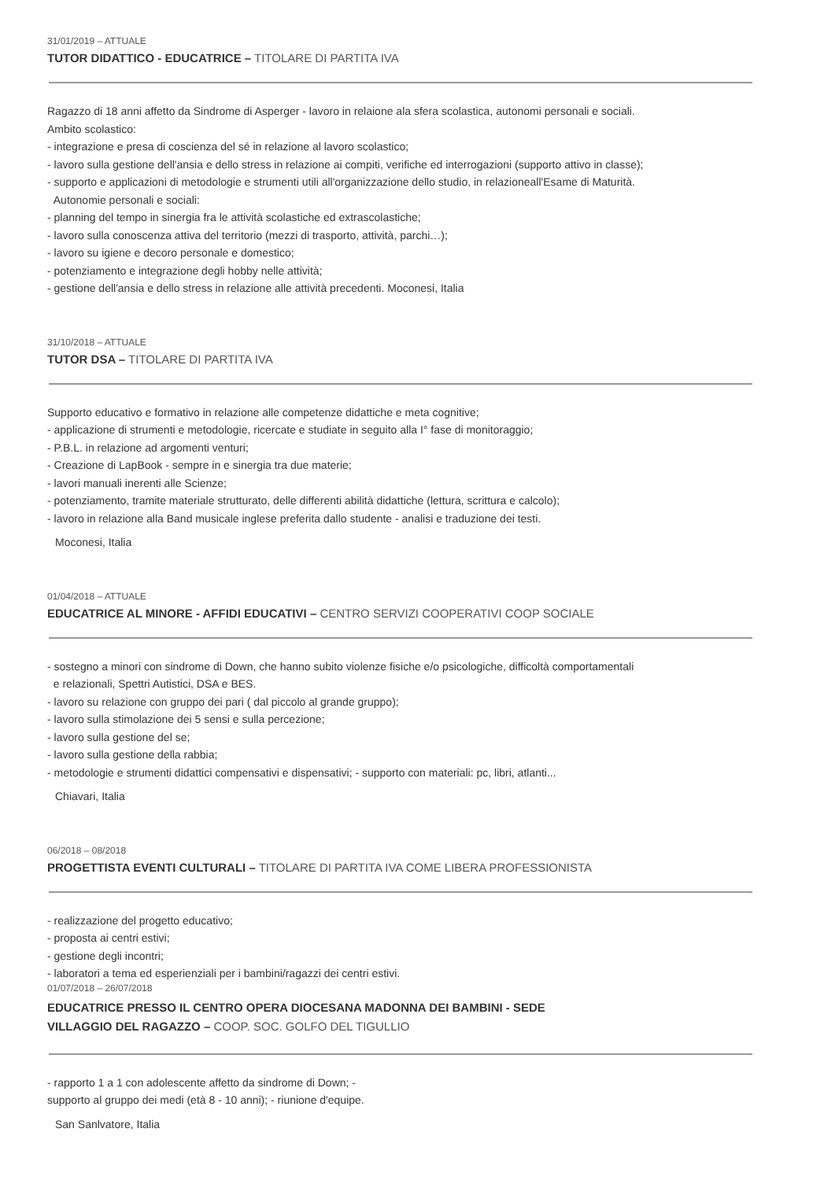31/01/2019 – ATTUALE
TUTOR DIDATTICO - EDUCATRICE – TITOLARE DI PARTITA IVA
Ragazzo di 18 anni affetto da Sindrome di Asperger - lavoro in relaione ala sfera scolastica, autonomi personali e sociali.
Ambito scolastico:
- integrazione e presa di coscienza del sé in relazione al lavoro scolastico;
- lavoro sulla gestione dell'ansia e dello stress in relazione ai compiti, verifiche ed interrogazioni (supporto attivo in classe);
- supporto e applicazioni di metodologie e strumenti utili all'organizzazione dello studio, in relazioneall'Esame di Maturità.
Autonomie personali e sociali:
- planning del tempo in sinergia fra le attività scolastiche ed extrascolastiche;
- lavoro sulla conoscenza attiva del territorio (mezzi di trasporto, attività, parchi…);
- lavoro su igiene e decoro personale e domestico;
- potenziamento e integrazione degli hobby nelle attività;
- gestione dell'ansia e dello stress in relazione alle attività precedenti. Moconesi, Italia
31/10/2018 – ATTUALE
TUTOR DSA – TITOLARE DI PARTITA IVA
Supporto educativo e formativo in relazione alle competenze didattiche e meta cognitive;
- applicazione di strumenti e metodologie, ricercate e studiate in seguito alla I° fase di monitoraggio;
- P.B.L. in relazione ad argomenti venturi;
- Creazione di LapBook - sempre in e sinergia tra due materie;
- lavori manuali inerenti alle Scienze;
- potenziamento, tramite materiale strutturato, delle differenti abilità didattiche (lettura, scrittura e calcolo);
- lavoro in relazione alla Band musicale inglese preferita dallo studente - analisi e traduzione dei testi.
Moconesi, Italia
01/04/2018 – ATTUALE
EDUCATRICE AL MINORE - AFFIDI EDUCATIVI – CENTRO SERVIZI COOPERATIVI COOP SOCIALE
- sostegno a minori con sindrome di Down, che hanno subito violenze fisiche e/o psicologiche, difficoltà comportamentali
e relazionali, Spettri Autistici, DSA e BES.
- lavoro su relazione con gruppo dei pari ( dal piccolo al grande gruppo);
- lavoro sulla stimolazione dei 5 sensi e sulla percezione;
- lavoro sulla gestione del se;
- lavoro sulla gestione della rabbia;
- metodologie e strumenti didattici compensativi e dispensativi; - supporto con materiali: pc, libri, atlanti...
Chiavari, Italia
06/2018 – 08/2018
PROGETTISTA EVENTI CULTURALI – TITOLARE DI PARTITA IVA COME LIBERA PROFESSIONISTA
- realizzazione del progetto educativo;
- proposta ai centri estivi;
- gestione degli incontri;
- laboratori a tema ed esperienziali per i bambini/ragazzi dei centri estivi.
01/07/2018 – 26/07/2018
EDUCATRICE PRESSO IL CENTRO OPERA DIOCESANA MADONNA DEI BAMBINI - SEDE
VILLAGGIO DEL RAGAZZO – COOP. SOC. GOLFO DEL TIGULLIO
- rapporto 1 a 1 con adolescente affetto da sindrome di Down; -
supporto al gruppo dei medi (età 8 - 10 anni); - riunione d'equipe.
San Sanlvatore, Italia